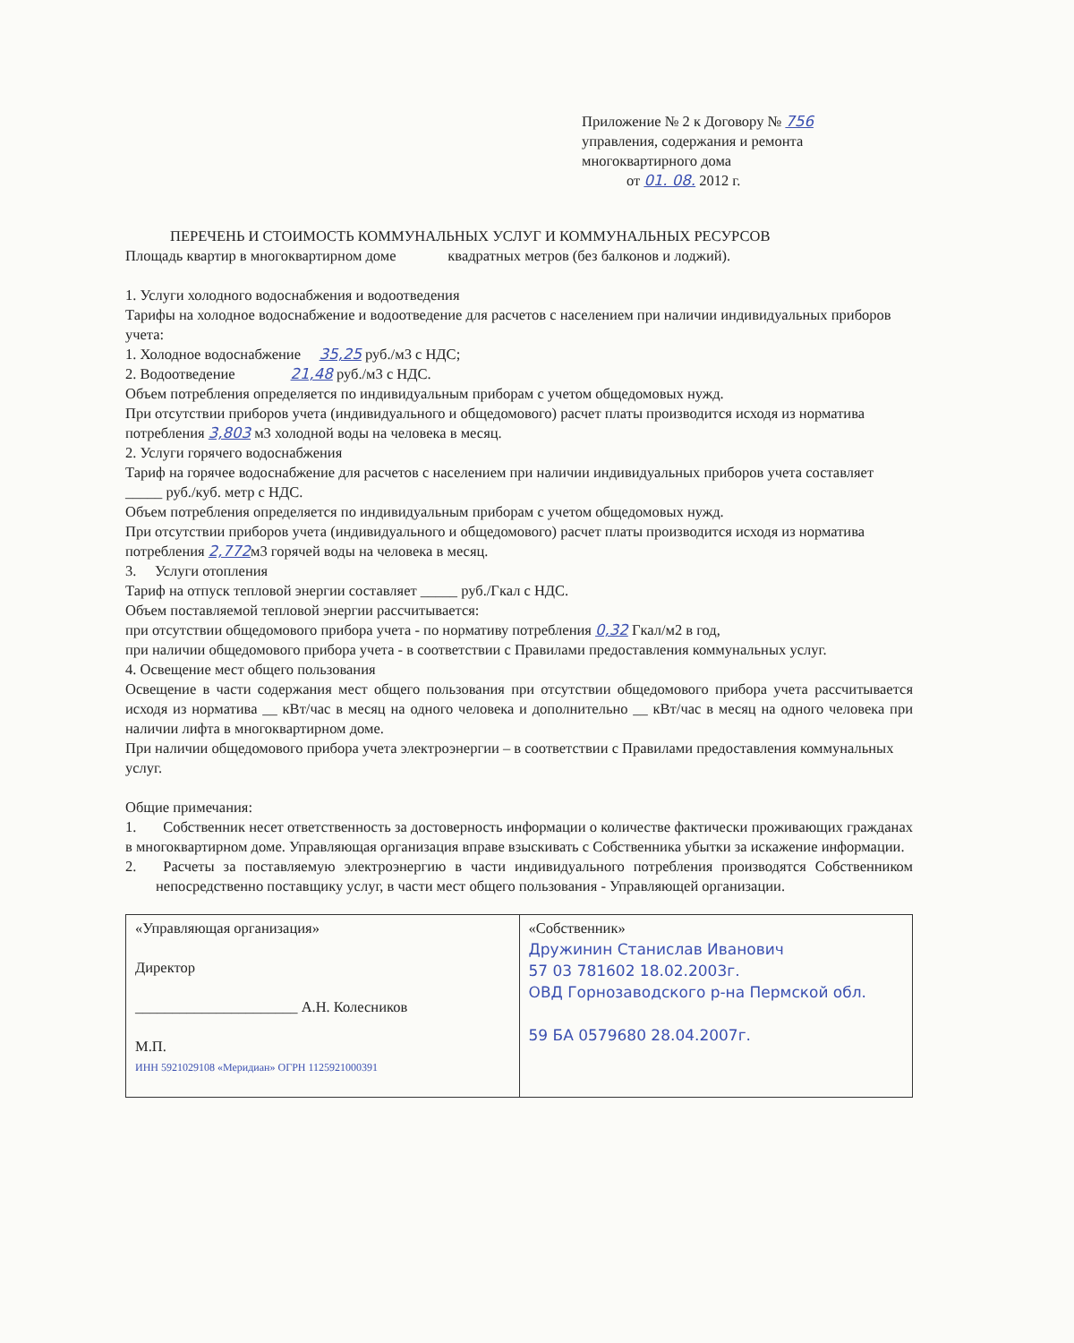Приложение № 2 к Договору № 756
управления, содержания и ремонта
многоквартирного дома
от 01. 08. 2012 г.
ПЕРЕЧЕНЬ И СТОИМОСТЬ КОММУНАЛЬНЫХ УСЛУГ И КОММУНАЛЬНЫХ РЕСУРСОВ
Площадь квартир в многоквартирном доме квадратных метров (без балконов и лоджий).
1. Услуги холодного водоснабжения и водоотведения
Тарифы на холодное водоснабжение и водоотведение для расчетов с населением при наличии индивидуальных приборов учета:
1. Холодное водоснабжение 35,25 руб./м3 с НДС;
2. Водоотведение 21,48 руб./м3 с НДС.
Объем потребления определяется по индивидуальным приборам с учетом общедомовых нужд.
При отсутствии приборов учета (индивидуального и общедомового) расчет платы производится исходя из норматива потребления 3,803 м3 холодной воды на человека в месяц.
2. Услуги горячего водоснабжения
Тариф на горячее водоснабжение для расчетов с населением при наличии индивидуальных приборов учета составляет _____ руб./куб. метр с НДС.
Объем потребления определяется по индивидуальным приборам с учетом общедомовых нужд.
При отсутствии приборов учета (индивидуального и общедомового) расчет платы производится исходя из норматива потребления 2,772м3 горячей воды на человека в месяц.
3. Услуги отопления
Тариф на отпуск тепловой энергии составляет _____ руб./Гкал с НДС.
Объем поставляемой тепловой энергии рассчитывается:
при отсутствии общедомового прибора учета - по нормативу потребления 0,32 Гкал/м2 в год,
при наличии общедомового прибора учета - в соответствии с Правилами предоставления коммунальных услуг.
4. Освещение мест общего пользования
Освещение в части содержания мест общего пользования при отсутствии общедомового прибора учета рассчитывается исходя из норматива __ кВт/час в месяц на одного человека и дополнительно __ кВт/час в месяц на одного человека при наличии лифта в многоквартирном доме.
При наличии общедомового прибора учета электроэнергии – в соответствии с Правилами предоставления коммунальных услуг.
Общие примечания:
1. Собственник несет ответственность за достоверность информации о количестве фактически проживающих гражданах в многоквартирном доме. Управляющая организация вправе взыскивать с Собственника убытки за искажение информации.
2. Расчеты за поставляемую электроэнергию в части индивидуального потребления производятся Собственником непосредственно поставщику услуг, в части мест общего пользования - Управляющей организации.
| «Управляющая организация» Директор ______________________ А.Н. Колесников М.П. ИНН 5921029108 «Меридиан» ОГРН 1125921000391 | «Собственник» Дружинин Станислав Иванович 57 03 781602 18.02.2003г. ОВД Горнозаводского р-на Пермской обл. 59 БА 0579680 28.04.2007г. |